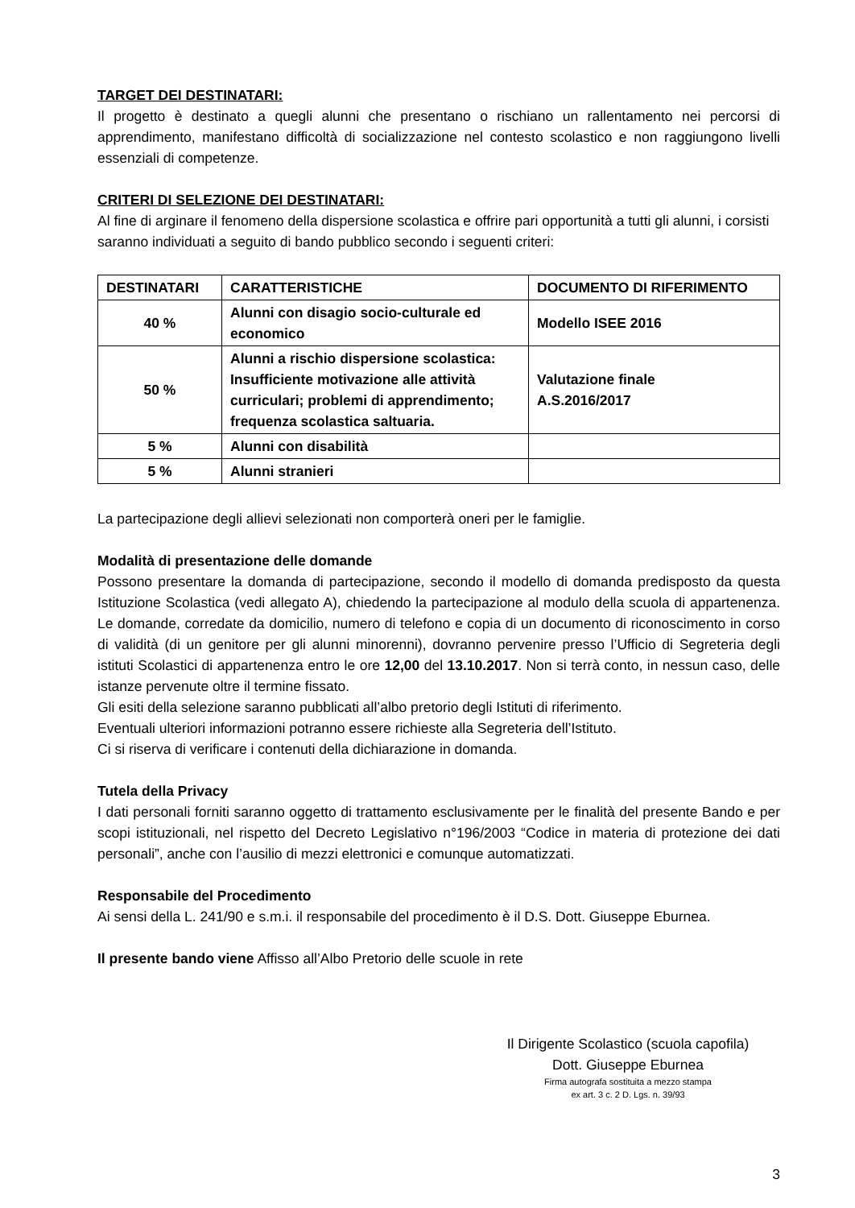TARGET DEI DESTINATARI:
Il progetto è destinato a quegli alunni che presentano o rischiano un rallentamento nei percorsi di apprendimento, manifestano difficoltà di socializzazione nel contesto scolastico e non raggiungono livelli essenziali di competenze.
CRITERI DI SELEZIONE DEI DESTINATARI:
Al fine di arginare il fenomeno della dispersione scolastica e offrire pari opportunità a tutti gli alunni, i corsisti saranno individuati a seguito di bando pubblico secondo i seguenti criteri:
| DESTINATARI | CARATTERISTICHE | DOCUMENTO DI RIFERIMENTO |
| --- | --- | --- |
| 40 % | Alunni con disagio socio-culturale ed economico | Modello ISEE 2016 |
| 50 % | Alunni a rischio dispersione scolastica: Insufficiente motivazione alle attività curriculari; problemi di apprendimento; frequenza scolastica saltuaria. | Valutazione finale A.S.2016/2017 |
| 5 % | Alunni con disabilità | |
| 5 % | Alunni stranieri | |
La partecipazione degli allievi selezionati non comporterà oneri per le famiglie.
Modalità di presentazione delle domande
Possono presentare la domanda di partecipazione, secondo il modello di domanda predisposto da questa Istituzione Scolastica (vedi allegato A), chiedendo la partecipazione al modulo della scuola di appartenenza. Le domande, corredate da domicilio, numero di telefono e copia di un documento di riconoscimento in corso di validità (di un genitore per gli alunni minorenni), dovranno pervenire presso l’Ufficio di Segreteria degli istituti Scolastici di appartenenza entro le ore 12,00 del 13.10.2017. Non si terrà conto, in nessun caso, delle istanze pervenute oltre il termine fissato.
Gli esiti della selezione saranno pubblicati all’albo pretorio degli Istituti di riferimento.
Eventuali ulteriori informazioni potranno essere richieste alla Segreteria dell’Istituto.
Ci si riserva di verificare i contenuti della dichiarazione in domanda.
Tutela della Privacy
I dati personali forniti saranno oggetto di trattamento esclusivamente per le finalità del presente Bando e per scopi istituzionali, nel rispetto del Decreto Legislativo n°196/2003 “Codice in materia di protezione dei dati personali”, anche con l’ausilio di mezzi elettronici e comunque automatizzati.
Responsabile del Procedimento
Ai sensi della L. 241/90 e s.m.i. il responsabile del procedimento è il D.S. Dott. Giuseppe Eburnea.
Il presente bando viene Affisso all’Albo Pretorio delle scuole in rete
Il Dirigente Scolastico (scuola capofila)
Dott. Giuseppe Eburnea
Firma autografa sostituita a mezzo stampa
ex art. 3 c. 2 D. Lgs. n. 39/93
3